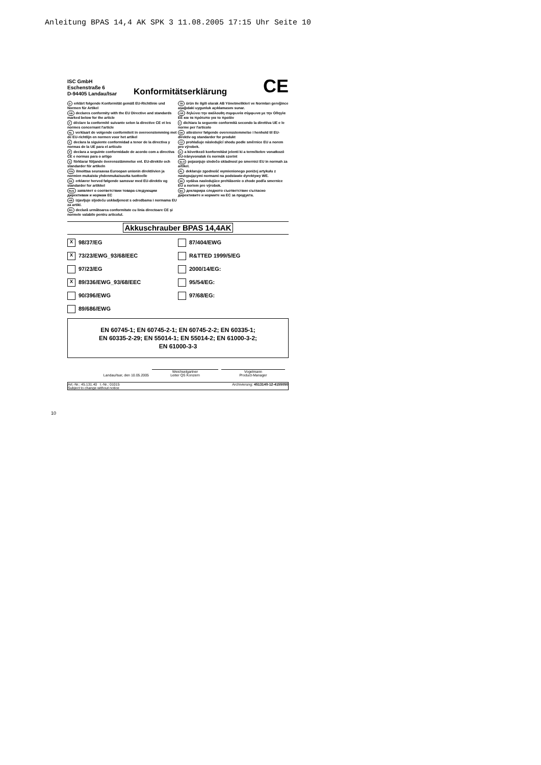Anleitung BPAS 14,4 AK SPK 3 11.08.2005 17:15 Uhr Seite 10
ISC GmbH
Eschenstraße 6
D-94405 Landau/Isar
Konformitätserklärung
CE
Derklärt folgende Konformität gemäß EU-Richtlinie und Normen für Artikel
GB declares conformity with the EU Directive and standards marked below for the article
Fdéclare la conformité suivante selon la directive CE et les normes concernant l'article
NL verklaart de volgende conformiteit in overeenstemming met de EU-richtlijn en normen voor het artikel
Edeclara la siguiente conformidad a tenor de la directiva y normas de la UE para el artículo
Pdeclara a seguinte conformidade de acordo com a directiva CE e normas para o artigo
Sförklarar följande överensstämmelse enl. EU-direktiv och standarder för artikeln
FIN ilmoittaa seuraavaa Euroopan unionin direktiivien ja normien mukaista yhdenmukaisuutta tuotteelle
DK erklærer herved følgende samsvar med EU-direktiv og standarder for artikkel
RUS заявляет о соответствии товара следующим директивам и нормам ЕС
HR izjavljuje sljedeću uskladjenost s odredbama i normama EU za artikl.
RO declară următoarea conformitate cu linia directoare CE şi normele valabile pentru articolul.
TR ürün ile ilgili olarak AB Yönetmelikleri ve Normları gereğince aşağıdaki uygunluk açıklamasını sunar.
GR δηλώνει την ακόλουθη συμφωνία σύμφωνα με την Οδηγία ΕΕ και τα πρότυπο για το προϊόν
Idichiara la seguente conformità secondo la direttiva UE e le norme per l'articolo
DK attesterer følgende overensstemmelse i henhold til EU-direktiv og standarder for produkt
CZ prohlašuje následující shodu podle směrnice EU a norem pro výrobek.
Ha következő konformitást jelenti ki a termékekre vonatkozó EU-irányvonalak és normák szerint
SLO pojasnjuje sledečo skladnost po smernici EU in normah za artikel.
PL deklaruje zgodność wymienionego poniżej artykułu z następującymi normami na podstawie dyrektywy WE.
SK vydáva nasledujúce prehlásenie o zhode podľa smernice EÚ a noriem pre výrobok.
BG декларира следното съответствие съгласно директивите и нормите на ЕС за продукта.
Akkuschrauber BPAS 14,4AK
X 98/37/EG
87/404/EWG
X 73/23/EWG_93/68/EEC
R&TTED 1999/5/EG
97/23/EG
2000/14/EG:
X 89/336/EWG_93/68/EEC
95/54/EG:
90/396/EWG
97/68/EG:
89/686/EWG
EN 60745-1; EN 60745-2-1; EN 60745-2-2; EN 60335-1;
EN 60335-2-29; EN 55014-1; EN 55014-2; EN 61000-3-2;
EN 61000-3-3
Landau/Isar, den 10.05.2005
Weichselgartner
Leiter QS Konzern
Vogelmann
Product-Manager
Art.-Nr.: 45.131.40 I.-Nr.: 01015
Subject to change without notice
Archivierung: 4513140-12-4155050
10